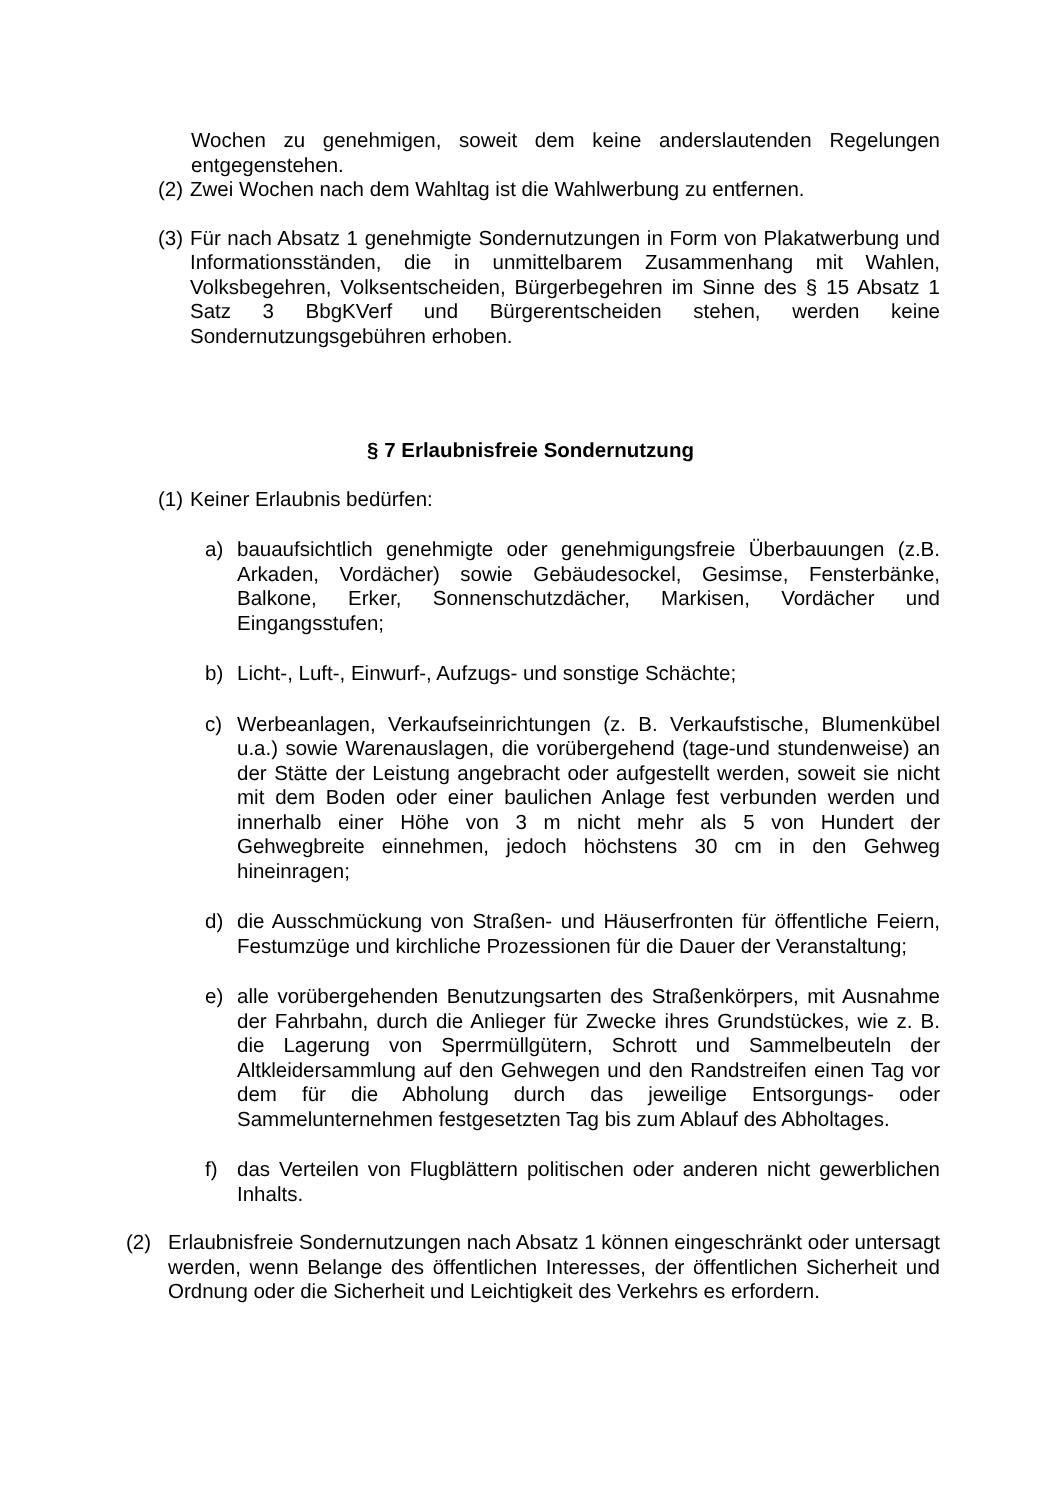Wochen zu genehmigen, soweit dem keine anderslautenden Regelungen entgegenstehen.
(2) Zwei Wochen nach dem Wahltag ist die Wahlwerbung zu entfernen.
(3) Für nach Absatz 1 genehmigte Sondernutzungen in Form von Plakatwerbung und Informationsständen, die in unmittelbarem Zusammenhang mit Wahlen, Volksbegehren, Volksentscheiden, Bürgerbegehren im Sinne des § 15 Absatz 1 Satz 3 BbgKVerf und Bürgerentscheiden stehen, werden keine Sondernutzungsgebühren erhoben.
§ 7 Erlaubnisfreie Sondernutzung
(1) Keiner Erlaubnis bedürfen:
a) bauaufsichtlich genehmigte oder genehmigungsfreie Überbauungen (z.B. Arkaden, Vordächer) sowie Gebäudesockel, Gesimse, Fensterbänke, Balkone, Erker, Sonnenschutzdächer, Markisen, Vordächer und Eingangsstufen;
b) Licht-, Luft-, Einwurf-, Aufzugs- und sonstige Schächte;
c) Werbeanlagen, Verkaufseinrichtungen (z. B. Verkaufstische, Blumenkübel u.a.) sowie Warenauslagen, die vorübergehend (tage-und stundenweise) an der Stätte der Leistung angebracht oder aufgestellt werden, soweit sie nicht mit dem Boden oder einer baulichen Anlage fest verbunden werden und innerhalb einer Höhe von 3 m nicht mehr als 5 von Hundert der Gehwegbreite einnehmen, jedoch höchstens 30 cm in den Gehweg hineinragen;
d) die Ausschmückung von Straßen- und Häuserfronten für öffentliche Feiern, Festumzüge und kirchliche Prozessionen für die Dauer der Veranstaltung;
e) alle vorübergehenden Benutzungsarten des Straßenkörpers, mit Ausnahme der Fahrbahn, durch die Anlieger für Zwecke ihres Grundstückes, wie z. B. die Lagerung von Sperrmüllgütern, Schrott und Sammelbeuteln der Altkleidersammlung auf den Gehwegen und den Randstreifen einen Tag vor dem für die Abholung durch das jeweilige Entsorgungs- oder Sammelunternehmen festgesetzten Tag bis zum Ablauf des Abholtages.
f) das Verteilen von Flugblättern politischen oder anderen nicht gewerblichen Inhalts.
(2) Erlaubnisfreie Sondernutzungen nach Absatz 1 können eingeschränkt oder untersagt werden, wenn Belange des öffentlichen Interesses, der öffentlichen Sicherheit und Ordnung oder die Sicherheit und Leichtigkeit des Verkehrs es erfordern.